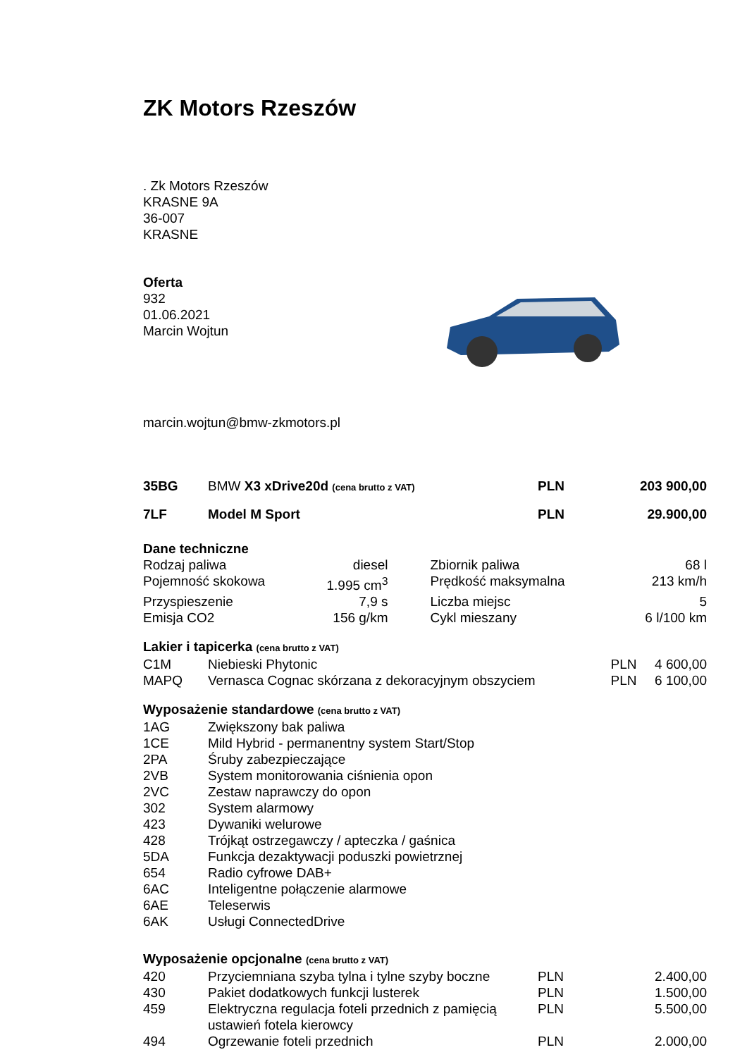ZK Motors Rzeszów
. Zk Motors Rzeszów
KRASNE 9A
36-007
KRASNE
Oferta
932
01.06.2021
Marcin Wojtun
marcin.wojtun@bmw-zkmotors.pl
| 35BG | BMW X3 xDrive20d (cena brutto z VAT) | PLN | 203 900,00 |
| 7LF | Model M Sport | PLN | 29.900,00 |
Dane techniczne
| Rodzaj paliwa | diesel | Zbiornik paliwa | 68 l |
| Pojemność skokowa | 1.995 cm<sup>3</sup> | Prędkość maksymalna | 213 km/h |
| Przyspieszenie | 7,9 s | Liczba miejsc | 5 |
| Emisja CO2 | 156 g/km | Cykl mieszany | 6 l/100 km |
Lakier i tapicerka (cena brutto z VAT)
| C1M | Niebieski Phytonic | PLN | 4 600,00 |
| MAPQ | Vernasca Cognac skórzana z dekoracyjnym obszyciem | PLN | 6 100,00 |
Wyposażenie standardowe (cena brutto z VAT)
| 1AG | Zwiększony bak paliwa |
| 1CE | Mild Hybrid - permanentny system Start/Stop |
| 2PA | Śruby zabezpieczające |
| 2VB | System monitorowania ciśnienia opon |
| 2VC | Zestaw naprawczy do opon |
| 302 | System alarmowy |
| 423 | Dywaniki welurowe |
| 428 | Trójkąt ostrzegawczy / apteczka / gaśnica |
| 5DA | Funkcja dezaktywacji poduszki powietrznej |
| 654 | Radio cyfrowe DAB+ |
| 6AC | Inteligentne połączenie alarmowe |
| 6AE | Teleserwis |
| 6AK | Usługi ConnectedDrive |
Wyposażenie opcjonalne (cena brutto z VAT)
| 420 | Przyciemniana szyba tylna i tylne szyby boczne | PLN | 2.400,00 |
| 430 | Pakiet dodatkowych funkcji lusterek | PLN | 1.500,00 |
| 459 | Elektryczna regulacja foteli przednich z pamięcią ustawień fotela kierowcy | PLN | 5.500,00 |
| 494 | Ogrzewanie foteli przednich | PLN | 2.000,00 |